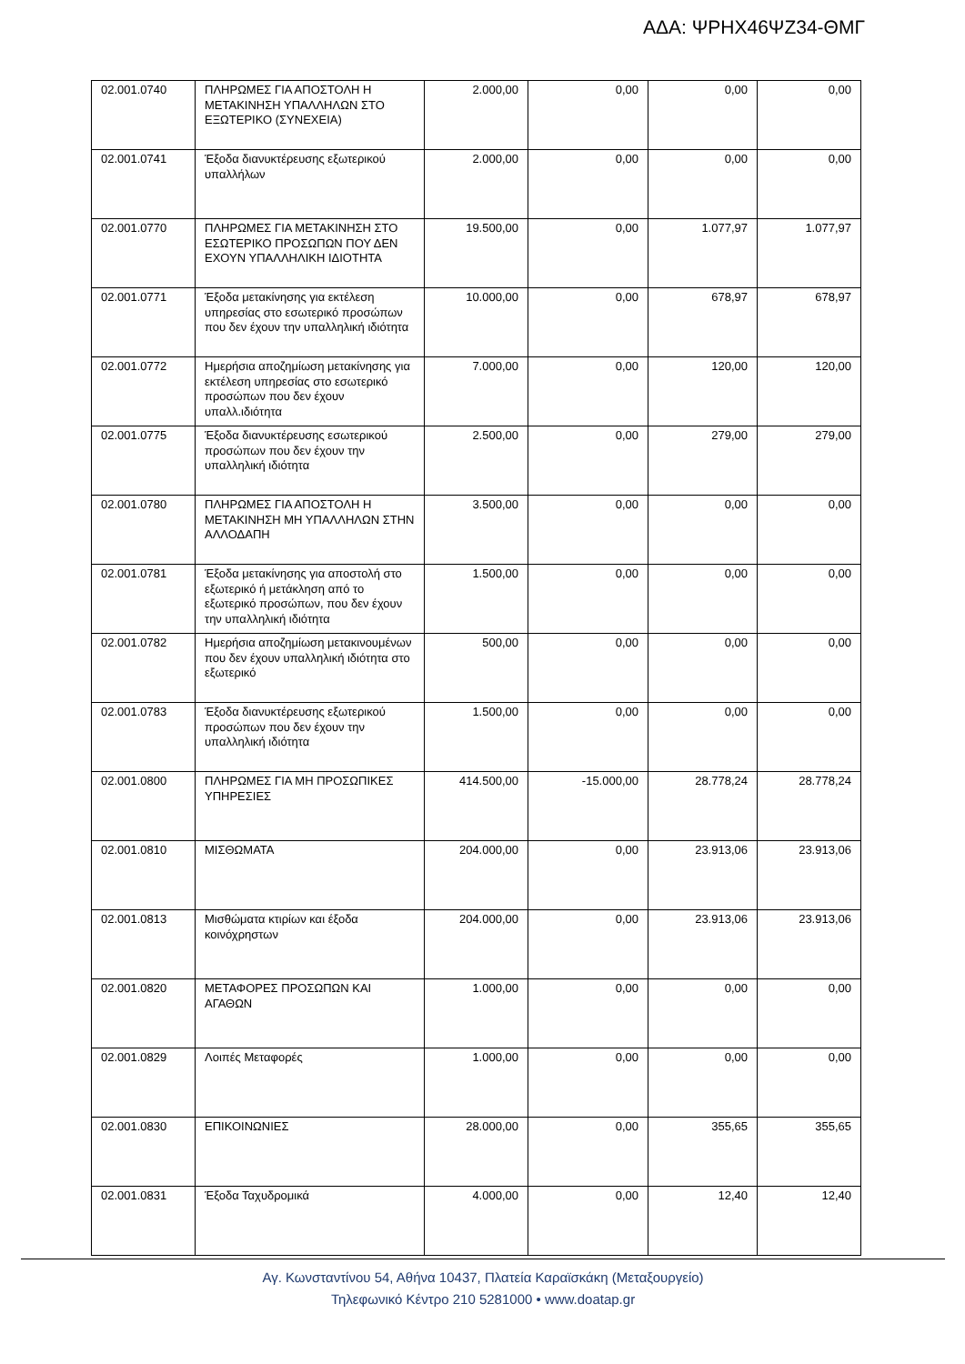ΑΔΑ: ΨΡΗΧ46ΨΖ34-ΘΜΓ
| 02.001.0740 | ΠΛΗΡΩΜΕΣ ΓΙΑ ΑΠΟΣΤΟΛΗ Η ΜΕΤΑΚΙΝΗΣΗ ΥΠΑΛΛΗΛΩΝ ΣΤΟ ΕΞΩΤΕΡΙΚΟ (ΣΥΝΕΧΕΙΑ) | 2.000,00 | 0,00 | 0,00 | 0,00 |
| 02.001.0741 | Έξοδα διανυκτέρευσης εξωτερικού υπαλλήλων | 2.000,00 | 0,00 | 0,00 | 0,00 |
| 02.001.0770 | ΠΛΗΡΩΜΕΣ ΓΙΑ ΜΕΤΑΚΙΝΗΣΗ ΣΤΟ ΕΣΩΤΕΡΙΚΟ ΠΡΟΣΩΠΩΝ ΠΟΥ ΔΕΝ ΕΧΟΥΝ ΥΠΑΛΛΗΛΙΚΗ ΙΔΙΟΤΗΤΑ | 19.500,00 | 0,00 | 1.077,97 | 1.077,97 |
| 02.001.0771 | Έξοδα μετακίνησης για εκτέλεση υπηρεσίας στο εσωτερικό προσώπων που δεν έχουν την υπαλληλική ιδιότητα | 10.000,00 | 0,00 | 678,97 | 678,97 |
| 02.001.0772 | Ημερήσια αποζημίωση μετακίνησης για εκτέλεση υπηρεσίας στο εσωτερικό προσώπων που δεν έχουν υπαλλ.ιδιότητα | 7.000,00 | 0,00 | 120,00 | 120,00 |
| 02.001.0775 | Έξοδα διανυκτέρευσης εσωτερικού προσώπων που δεν έχουν την υπαλληλική ιδιότητα | 2.500,00 | 0,00 | 279,00 | 279,00 |
| 02.001.0780 | ΠΛΗΡΩΜΕΣ ΓΙΑ ΑΠΟΣΤΟΛΗ Η ΜΕΤΑΚΙΝΗΣΗ ΜΗ ΥΠΑΛΛΗΛΩΝ ΣΤΗΝ ΑΛΛΟΔΑΠΗ | 3.500,00 | 0,00 | 0,00 | 0,00 |
| 02.001.0781 | Έξοδα μετακίνησης για αποστολή στο εξωτερικό ή μετάκληση από το εξωτερικό προσώπων, που δεν έχουν την υπαλληλική ιδιότητα | 1.500,00 | 0,00 | 0,00 | 0,00 |
| 02.001.0782 | Ημερήσια αποζημίωση μετακινουμένων που δεν έχουν υπαλληλική ιδιότητα στο εξωτερικό | 500,00 | 0,00 | 0,00 | 0,00 |
| 02.001.0783 | Έξοδα διανυκτέρευσης εξωτερικού προσώπων που δεν έχουν την υπαλληλική ιδιότητα | 1.500,00 | 0,00 | 0,00 | 0,00 |
| 02.001.0800 | ΠΛΗΡΩΜΕΣ ΓΙΑ ΜΗ ΠΡΟΣΩΠΙΚΕΣ ΥΠΗΡΕΣΙΕΣ | 414.500,00 | -15.000,00 | 28.778,24 | 28.778,24 |
| 02.001.0810 | ΜΙΣΘΩΜΑΤΑ | 204.000,00 | 0,00 | 23.913,06 | 23.913,06 |
| 02.001.0813 | Μισθώματα κτιρίων και έξοδα κοινόχρηστων | 204.000,00 | 0,00 | 23.913,06 | 23.913,06 |
| 02.001.0820 | ΜΕΤΑΦΟΡΕΣ ΠΡΟΣΩΠΩΝ ΚΑΙ ΑΓΑΘΩΝ | 1.000,00 | 0,00 | 0,00 | 0,00 |
| 02.001.0829 | Λοιπές Μεταφορές | 1.000,00 | 0,00 | 0,00 | 0,00 |
| 02.001.0830 | ΕΠΙΚΟΙΝΩΝΙΕΣ | 28.000,00 | 0,00 | 355,65 | 355,65 |
| 02.001.0831 | Έξοδα Ταχυδρομικά | 4.000,00 | 0,00 | 12,40 | 12,40 |
Αγ. Κωνσταντίνου 54, Αθήνα 10437, Πλατεία Καραϊσκάκη (Μεταξουργείο)
Τηλεφωνικό Κέντρο 210 5281000 • www.doatap.gr